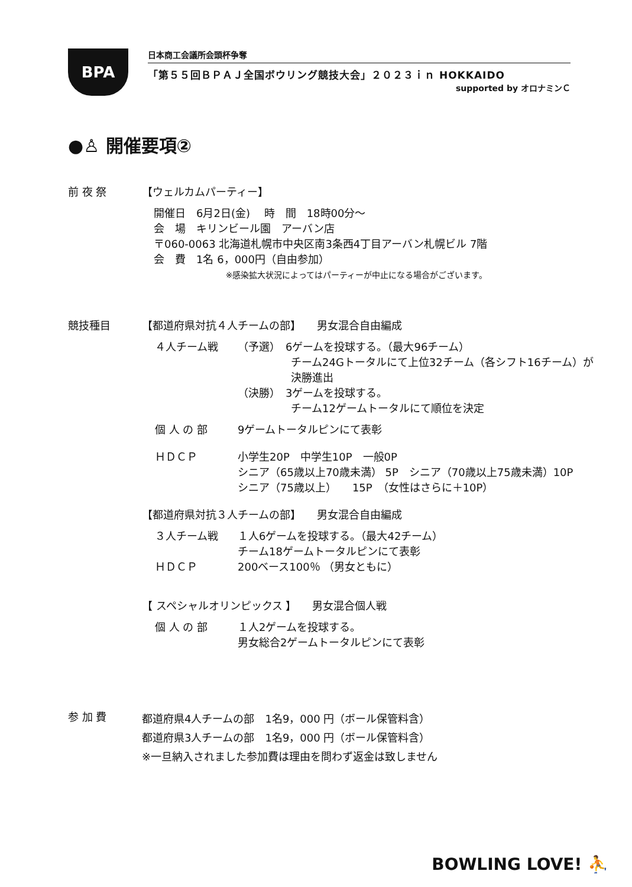BPA
日本商工会議所会頭杯争奪
「第５５回ＢＰＡＪ全国ボウリング競技大会」２０２３ｉｎ HOKKAIDO
supported by オロナミンＣ
●♙ 開催要項②
前 夜 祭 【ウェルカムパーティー】
開催日　6月2日(金)　 時　間　18時00分～
会　場　キリンビール園　アーバン店
〒060-0063 北海道札幌市中央区南3条西4丁目アーバン札幌ビル 7階
会　費　1名 6，000円（自由参加）
※感染拡大状況によってはパーティーが中止になる場合がございます。
競技種目 【都道府県対抗４人チームの部】　　男女混合自由編成
４人チーム戦
（予選）　6ゲームを投球する。（最大96チーム）
　　　　　チーム24Gトータルにて上位32チーム（各シフト16チーム）が
　　　　　決勝進出
（決勝）　3ゲームを投球する。
　　　　　チーム12ゲームトータルにて順位を決定
個 人 の 部
9ゲームトータルピンにて表彰
ＨＤＣＰ
小学生20P　中学生10P　一般0P
シニア（65歳以上70歳未満） 5P　シニア（70歳以上75歳未満）10P
シニア（75歳以上）　　15P　（女性はさらに＋10P）
【都道府県対抗３人チームの部】　　男女混合自由編成
３人チーム戦
１人6ゲームを投球する。（最大42チーム）
チーム18ゲームトータルピンにて表彰
ＨＤＣＰ
200ベース100％ （男女ともに）
【 スペシャルオリンピックス 】　　男女混合個人戦
個 人 の 部
１人2ゲームを投球する。
男女総合2ゲームトータルピンにて表彰
参 加 費
都道府県4人チームの部　1名9，000 円（ボール保管料含）
都道府県3人チームの部　1名9，000 円（ボール保管料含）
※一旦納入されました参加費は理由を問わず返金は致しません
BOWLING LOVE! ⛹